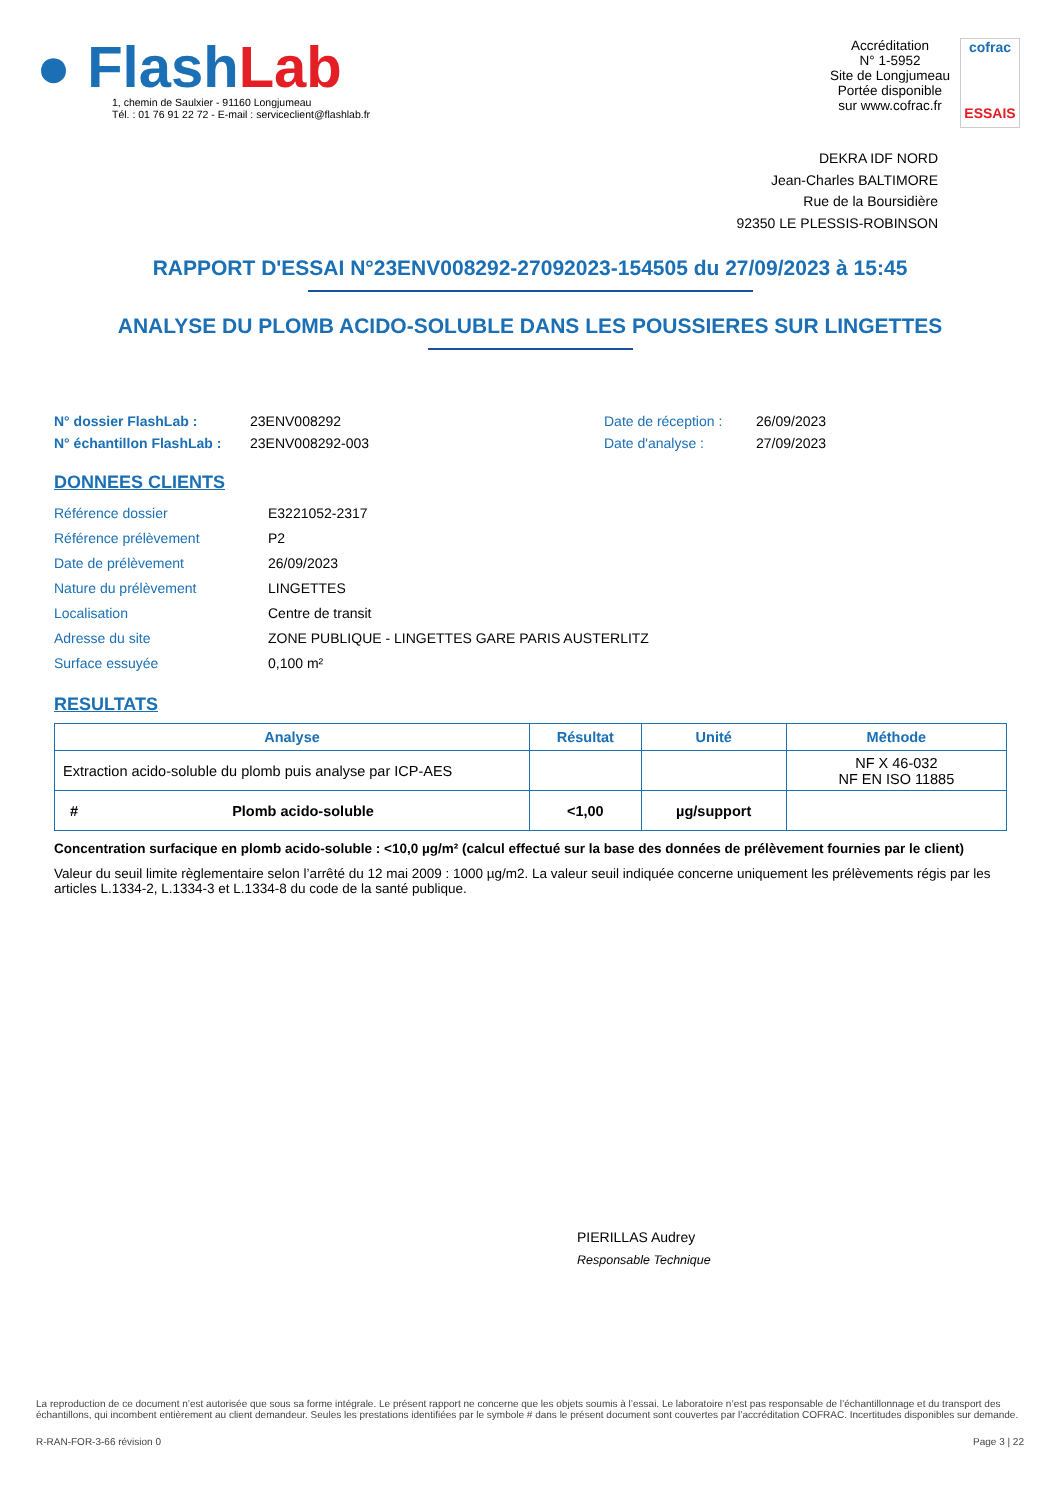● Flash Lab
1, chemin de Saulxier - 91160 Longjumeau
Tél. : 01 76 91 22 72 - E-mail : serviceclient@flashlab.fr
Accréditation
N° 1-5952
Site de Longjumeau
Portée disponible
sur www.cofrac.fr
cofrac
ESSAIS
DEKRA IDF NORD
Jean-Charles BALTIMORE
Rue de la Boursidière
92350 LE PLESSIS-ROBINSON
RAPPORT D'ESSAI N°23ENV008292-27092023-154505 du 27/09/2023 à 15:45
ANALYSE DU PLOMB ACIDO-SOLUBLE DANS LES POUSSIERES SUR LINGETTES
N° dossier FlashLab : 23ENV008292 Date de réception : 26/09/2023 N° échantillon FlashLab : 23ENV008292-003 Date d'analyse : 27/09/2023
DONNEES CLIENTS
Référence dossier E3221052-2317 Référence prélèvement P2 Date de prélèvement 26/09/2023 Nature du prélèvement LINGETTES Localisation Centre de transit Adresse du site ZONE PUBLIQUE - LINGETTES GARE PARIS AUSTERLITZ Surface essuyée 0,100 m²
RESULTATS
| Analyse | Résultat | Unité | Méthode |
| --- | --- | --- | --- |
| Extraction acido-soluble du plomb puis analyse par ICP-AES | | | NF X 46-032 NF EN ISO 11885 |
| # Plomb acido-soluble | <1,00 | µg/support | |
Concentration surfacique en plomb acido-soluble : <10,0 µg/m² (calcul effectué sur la base des données de prélèvement fournies par le client)
Valeur du seuil limite règlementaire selon l’arrêté du 12 mai 2009 : 1000 µg/m2. La valeur seuil indiquée concerne uniquement les prélèvements régis par les articles L.1334-2, L.1334-3 et L.1334-8 du code de la santé publique.
PIERILLAS Audrey
Responsable Technique
La reproduction de ce document n’est autorisée que sous sa forme intégrale. Le présent rapport ne concerne que les objets soumis à l’essai. Le laboratoire n’est pas responsable de l’échantillonnage et du transport des échantillons, qui incombent entièrement au client demandeur. Seules les prestations identifiées par le symbole # dans le présent document sont couvertes par l’accréditation COFRAC. Incertitudes disponibles sur demande.
R-RAN-FOR-3-66 révision 0 Page 3 | 22